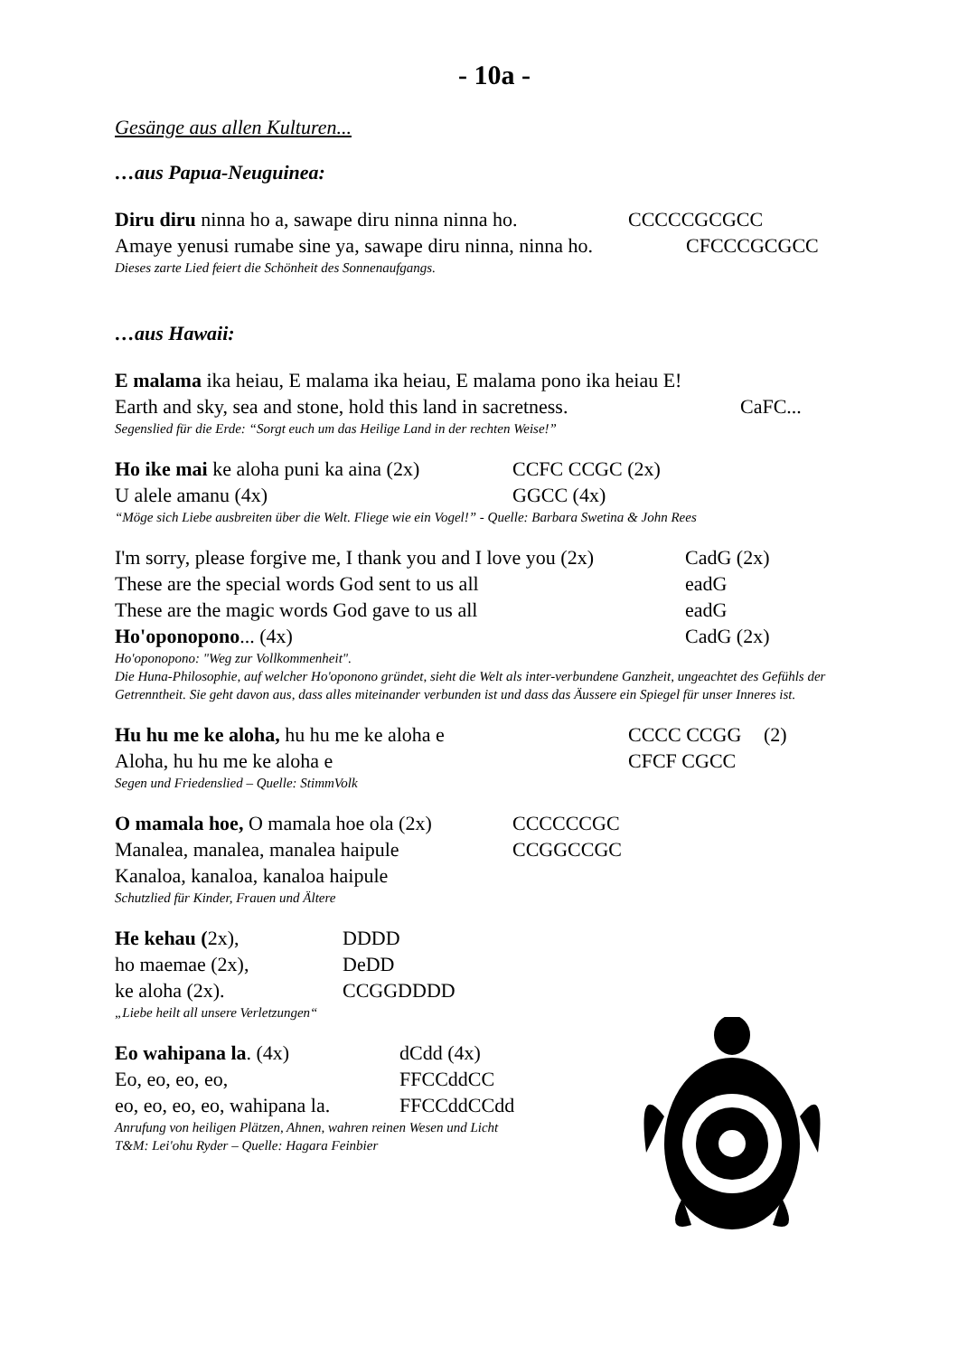- 10a -
Gesänge aus allen Kulturen...
…aus Papua-Neuguinea:
Diru diru ninna ho a, sawape diru ninna ninna ho. CCCCCGCGCC
Amaye yenusi rumabe sine ya, sawape diru ninna, ninna ho. CFCCCGCGCC
Dieses zarte Lied feiert die Schönheit des Sonnenaufgangs.
…aus Hawaii:
E malama ika heiau, E malama ika heiau, E malama pono ika heiau E!
Earth and sky, sea and stone, hold this land in sacretness. CaFC...
Segenslied für die Erde: “Sorgt euch um das Heilige Land in der rechten Weise!”
Ho ike mai ke aloha puni ka aina (2x) CCFC CCGC (2x)
U alele amanu (4x) GGCC (4x)
“Möge sich Liebe ausbreiten über die Welt. Fliege wie ein Vogel!” - Quelle: Barbara Swetina & John Rees
I'm sorry, please forgive me, I thank you and I love you (2x) CadG (2x)
These are the special words God sent to us all eadG
These are the magic words God gave to us all eadG
Ho'oponopono... (4x) CadG (2x)
Ho'oponopono: "Weg zur Vollkommenheit".
Die Huna-Philosophie, auf welcher Ho'oponono gründet, sieht die Welt als inter-verbundene Ganzheit, ungeachtet des Gefühls der Getrenntheit. Sie geht davon aus, dass alles miteinander verbunden ist und dass das Äussere ein Spiegel für unser Inneres ist.
Hu hu me ke aloha, hu hu me ke aloha e CCCC CCGG (2)
Aloha, hu hu me ke aloha e CFCF CGCC
Segen und Friedenslied – Quelle: StimmVolk
O mamala hoe, O mamala hoe ola (2x) CCCCCCGC
Manalea, manalea, manalea haipule CCGGCCGC
Kanaloa, kanaloa, kanaloa haipule
Schutzlied für Kinder, Frauen und Ältere
He kehau (2x), DDDD
ho maemae (2x), DeDD
ke aloha (2x). CCGGDDDD
„Liebe heilt all unsere Verletzungen“
Eo wahipana la. (4x) dCdd (4x)
Eo, eo, eo, eo, FFCCddCC
eo, eo, eo, eo, wahipana la. FFCCddCCdd
Anrufung von heiligen Plätzen, Ahnen, wahren reinen Wesen und Licht
T&M: Lei'ohu Ryder – Quelle: Hagara Feinbier